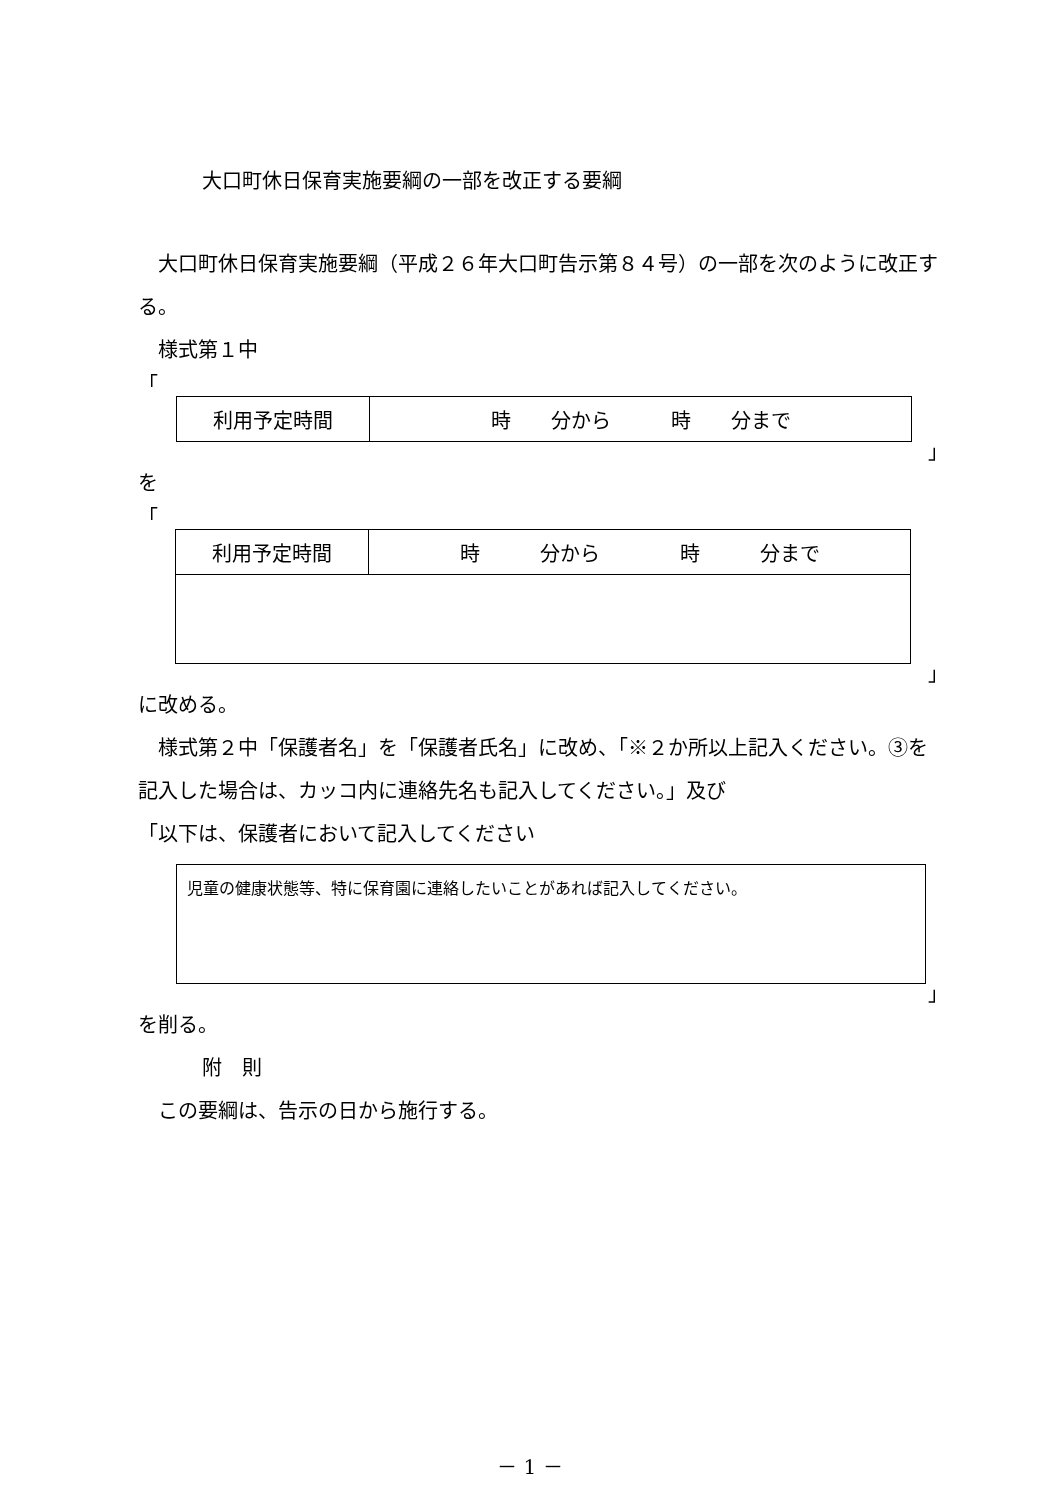大口町休日保育実施要綱の一部を改正する要綱
　大口町休日保育実施要綱（平成２６年大口町告示第８４号）の一部を次のように改正する。
　様式第１中
「
| 利用予定時間 | 時 分から 時 分まで |
」
を
「
| 利用予定時間 | 時 分から 時 分まで |
」
に改める。
　様式第２中「保護者名」を「保護者氏名」に改め、「※２か所以上記入ください。③を記入した場合は、カッコ内に連絡先名も記入してください。」及び
「以下は、保護者において記入してください
| 児童の健康状態等、特に保育園に連絡したいことがあれば記入してください。 |
」
を削る。
附　則
　この要綱は、告示の日から施行する。
－ 1 －